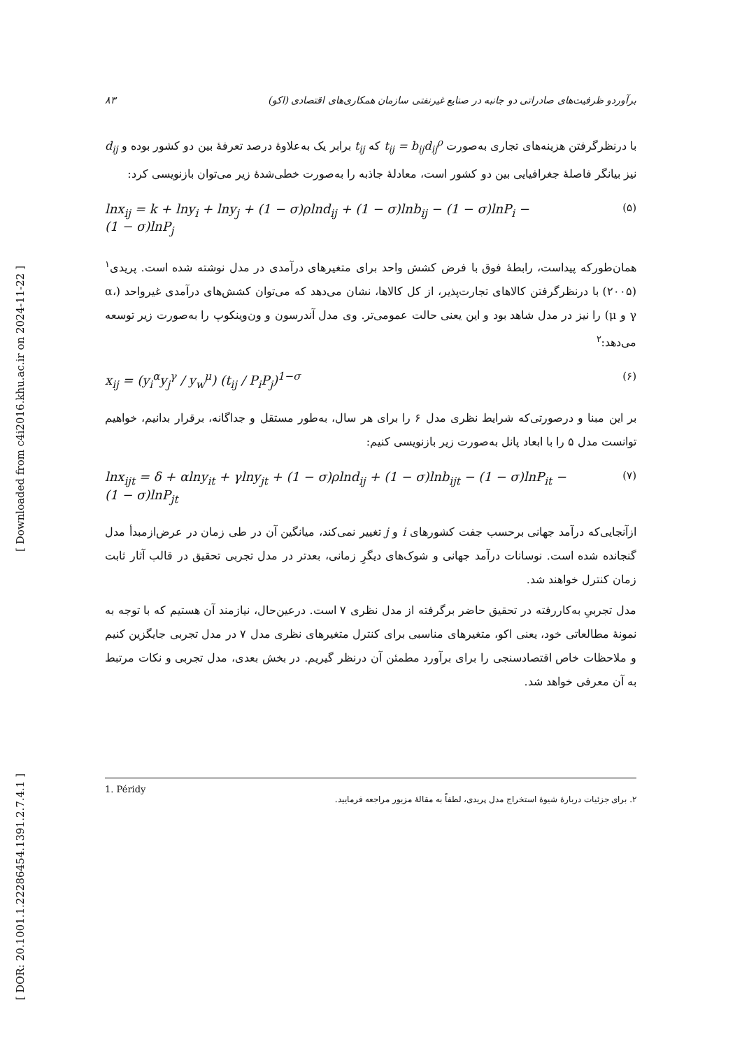[ Downloaded from c4i2016.khu.ac.ir on 2024-11-22 ]
[ DOR: 20.1001.1.22286454.1391.2.7.4.1 ]
۸۳ برآوردو ظرفیت‌های صادراتی دو جانبه در صنایع غیرنفتی سازمان همکاری‌های اقتصادی (اکو)
با درنظرگرفتن هزینه‌های تجاری به‌صورت t<sub>ij</sub> = b<sub>ij</sub>d<sub>ij</sub><sup>ρ</sup> که t<sub>ij</sub> برابر یک به‌علاوهٔ درصد تعرفهٔ بین دو کشور بوده و d<sub>ij</sub> نیز بیانگر فاصلهٔ جغرافیایی بین دو کشور است، معادلهٔ جاذبه را به‌صورت خطی‌شدهٔ زیر می‌توان بازنویسی کرد:
lnx<sub>ij</sub> = k + lny<sub>i</sub> + lny<sub>j</sub> + (1 − σ)ρlnd<sub>ij</sub> + (1 − σ)lnb<sub>ij</sub> − (1 − σ)lnP<sub>i</sub> −
(1 − σ)lnP<sub>j</sub> (۵)
همان‌طورکه پیداست، رابطهٔ فوق با فرض کشش واحد برای متغیرهای درآمدی در مدل نوشته شده است. پریدی<sup>۱</sup> (۲۰۰۵) با درنظرگرفتن کالاهای تجارت‌پذیر، از کل کالاها، نشان می‌دهد که می‌توان کشش‌های درآمدی غیرواحد (α، γ و μ) را نیز در مدل شاهد بود و این یعنی حالت عمومی‌تر. وی مدل آندرسون و ون‌وینکوپ را به‌صورت زیر توسعه می‌دهد:<sup>۲</sup>
x<sub>ij</sub> = (y<sub>i</sub><sup>α</sup>y<sub>j</sub><sup>γ</sup> / y<sub>w</sub><sup>μ</sup>) (t<sub>ij</sub> / P<sub>i</sub>P<sub>j</sub>)<sup>1−σ</sup> (۶)
بر این مبنا و درصورتی‌که شرایط نظری مدل ۶ را برای هر سال، به‌طور مستقل و جداگانه، برقرار بدانیم، خواهیم توانست مدل ۵ را با ابعاد پانل به‌صورت زیر بازنویسی کنیم:
lnx<sub>ijt</sub> = δ + αlny<sub>it</sub> + γlny<sub>jt</sub> + (1 − σ)ρlnd<sub>ij</sub> + (1 − σ)lnb<sub>ijt</sub> − (1 − σ)lnP<sub>it</sub> −
(1 − σ)lnP<sub>jt</sub> (۷)
ازآنجایی‌که درآمد جهانی برحسب جفت کشورهای i و j تغییر نمی‌کند، میانگین آن در طی زمان در عرض‌ازمبدأ مدل گنجانده شده است. نوسانات درآمد جهانی و شوک‌های دیگرِ زمانی، بعدتر در مدل تجربی تحقیق در قالب آثار ثابت زمان کنترل خواهند شد.
مدل تجربیِ به‌کاررفته در تحقیق حاضر برگرفته از مدل نظری ۷ است. درعین‌حال، نیازمند آن هستیم که با توجه به نمونهٔ مطالعاتی خود، یعنی اکو، متغیرهای مناسبی برای کنترل متغیرهای نظری مدل ۷ در مدل تجربی جایگزین کنیم و ملاحظات خاص اقتصادسنجی را برای برآورد مطمئن آن درنظر گیریم. در بخش بعدی، مدل تجربی و نکات مرتبط به آن معرفی خواهد شد.
1. Péridy
۲. برای جزئیات دربارهٔ شیوهٔ استخراج مدل پریدی، لطفاً به مقالهٔ مزبور مراجعه فرمایید.